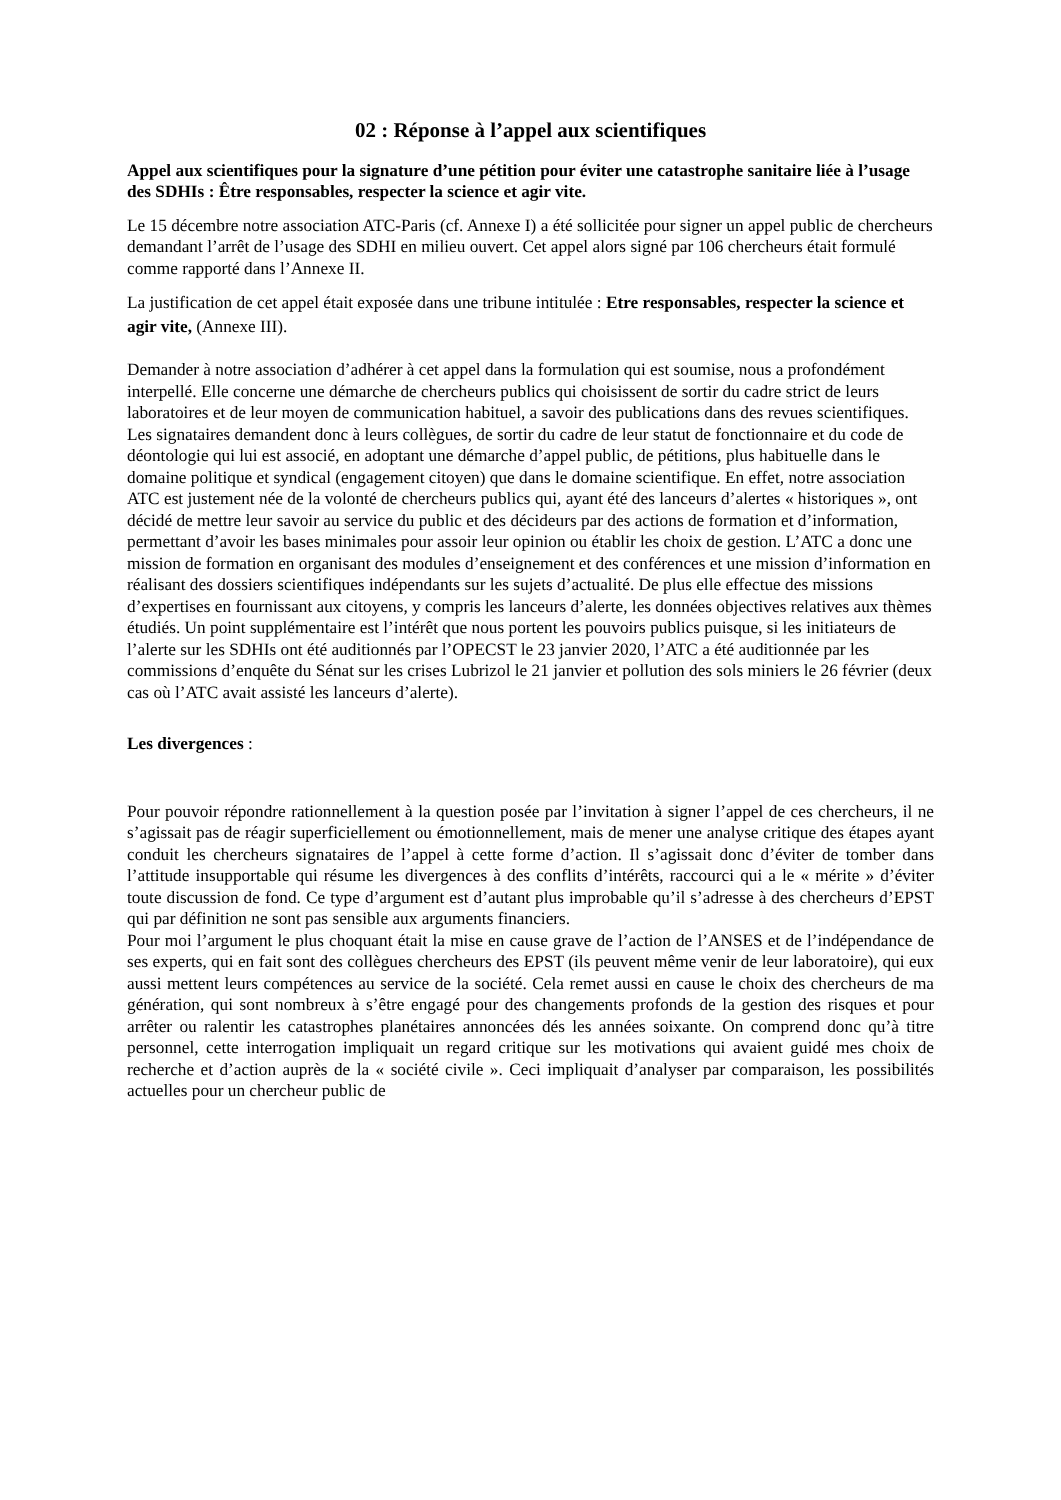02 : Réponse à l’appel aux scientifiques
Appel aux scientifiques pour la signature d’une pétition pour éviter une catastrophe sanitaire liée à l’usage des SDHIs : Être responsables, respecter la science et agir vite.
Le 15 décembre notre association ATC-Paris (cf. Annexe I) a été sollicitée pour signer un appel public de chercheurs demandant l’arrêt de l’usage des SDHI en milieu ouvert. Cet appel alors signé par 106 chercheurs était formulé comme rapporté dans l’Annexe II.
La justification de cet appel était exposée dans une tribune intitulée : Etre responsables, respecter la science et agir vite, (Annexe III).
Demander à notre association d’adhérer à cet appel dans la formulation qui est soumise, nous a profondément interpellé. Elle concerne une démarche de chercheurs publics qui choisissent de sortir du cadre strict de leurs laboratoires et de leur moyen de communication habituel, a savoir des publications dans des revues scientifiques. Les signataires demandent donc à leurs collègues, de sortir du cadre de leur statut de fonctionnaire et du code de déontologie qui lui est associé, en adoptant une démarche d’appel public, de pétitions, plus habituelle dans le domaine politique et syndical (engagement citoyen) que dans le domaine scientifique. En effet, notre association ATC est justement née de la volonté de chercheurs publics qui, ayant été des lanceurs d’alertes « historiques », ont décidé de mettre leur savoir au service du public et des décideurs par des actions de formation et d’information, permettant d’avoir les bases minimales pour assoir leur opinion ou établir les choix de gestion. L’ATC a donc une mission de formation en organisant des modules d’enseignement et des conférences et une mission d’information en réalisant des dossiers scientifiques indépendants sur les sujets d’actualité. De plus elle effectue des missions d’expertises en fournissant aux citoyens, y compris les lanceurs d’alerte, les données objectives relatives aux thèmes étudiés. Un point supplémentaire est l’intérêt que nous portent les pouvoirs publics puisque, si les initiateurs de l’alerte sur les SDHIs ont été auditionnés par l’OPECST le 23 janvier 2020, l’ATC a été auditionnée par les commissions d’enquête du Sénat sur les crises Lubrizol le 21 janvier et pollution des sols miniers le 26 février (deux cas où l’ATC avait assisté les lanceurs d’alerte).
Les divergences :
Pour pouvoir répondre rationnellement à la question posée par l’invitation à signer l’appel de ces chercheurs, il ne s’agissait pas de réagir superficiellement ou émotionnellement, mais de mener une analyse critique des étapes ayant conduit les chercheurs signataires de l’appel à cette forme d’action. Il s’agissait donc d’éviter de tomber dans l’attitude insupportable qui résume les divergences à des conflits d’intérêts, raccourci qui a le « mérite » d’éviter toute discussion de fond. Ce type d’argument est d’autant plus improbable qu’il s’adresse à des chercheurs d’EPST qui par définition ne sont pas sensible aux arguments financiers.
Pour moi l’argument le plus choquant était la mise en cause grave de l’action de l’ANSES et de l’indépendance de ses experts, qui en fait sont des collègues chercheurs des EPST (ils peuvent même venir de leur laboratoire), qui eux aussi mettent leurs compétences au service de la société. Cela remet aussi en cause le choix des chercheurs de ma génération, qui sont nombreux à s’être engagé pour des changements profonds de la gestion des risques et pour arrêter ou ralentir les catastrophes planétaires annoncées dés les années soixante. On comprend donc qu’à titre personnel, cette interrogation impliquait un regard critique sur les motivations qui avaient guidé mes choix de recherche et d’action auprès de la « société civile ». Ceci impliquait d’analyser par comparaison, les possibilités actuelles pour un chercheur public de